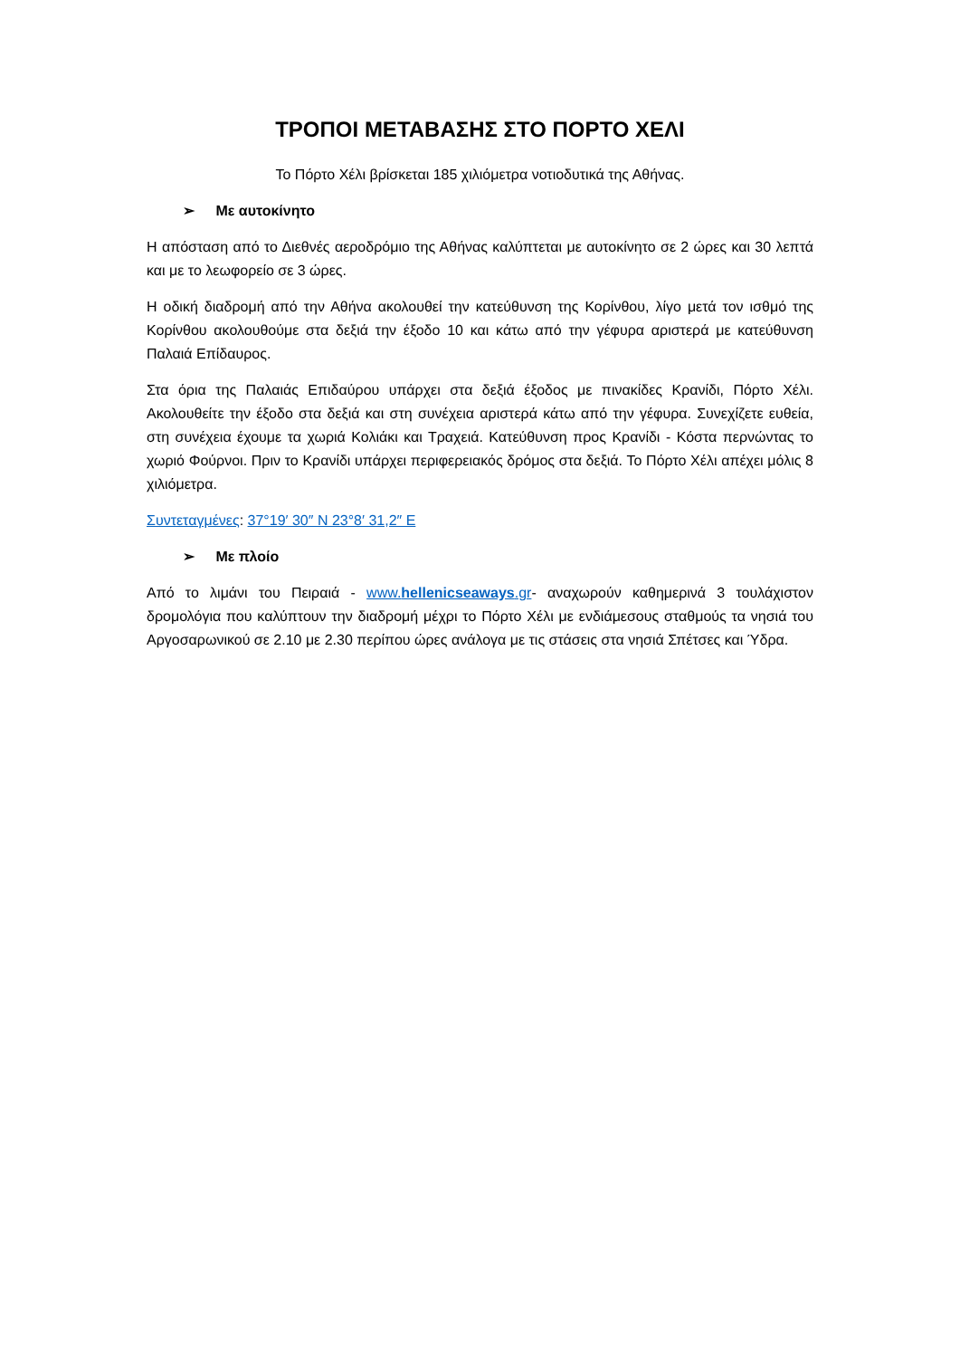ΤΡΟΠΟΙ ΜΕΤΑΒΑΣΗΣ ΣΤΟ ΠΟΡΤΟ ΧΕΛΙ
Το Πόρτο Χέλι βρίσκεται 185 χιλιόμετρα νοτιοδυτικά της Αθήνας.
➢ Με αυτοκίνητο
Η απόσταση από το Διεθνές αεροδρόμιο της Αθήνας καλύπτεται με αυτοκίνητο σε 2 ώρες και 30 λεπτά και με το λεωφορείο σε 3 ώρες.
Η οδική διαδρομή από την Αθήνα ακολουθεί την κατεύθυνση της Κορίνθου, λίγο μετά τον ισθμό της Κορίνθου ακολουθούμε στα δεξιά την έξοδο 10 και κάτω από την γέφυρα αριστερά με κατεύθυνση Παλαιά Επίδαυρος.
Στα όρια της Παλαιάς Επιδαύρου υπάρχει στα δεξιά έξοδος με πινακίδες Κρανίδι, Πόρτο Χέλι. Ακολουθείτε την έξοδο στα δεξιά και στη συνέχεια αριστερά κάτω από την γέφυρα. Συνεχίζετε ευθεία, στη συνέχεια έχουμε τα χωριά Κολιάκι και Τραχειά. Κατεύθυνση προς Κρανίδι - Κόστα περνώντας το χωριό Φούρνοι. Πριν το Κρανίδι υπάρχει περιφερειακός δρόμος στα δεξιά. Το Πόρτο Χέλι απέχει μόλις 8 χιλιόμετρα.
Συντεταγμένες: 37°19′ 30″ N 23°8′ 31,2″ E
➢ Με πλοίο
Από το λιμάνι του Πειραιά - www.hellenicseaways.gr- αναχωρούν καθημερινά 3 τουλάχιστον δρομολόγια που καλύπτουν την διαδρομή μέχρι το Πόρτο Χέλι με ενδιάμεσους σταθμούς τα νησιά του Αργοσαρωνικού σε 2.10 με 2.30 περίπου ώρες ανάλογα με τις στάσεις στα νησιά Σπέτσες και Ύδρα.